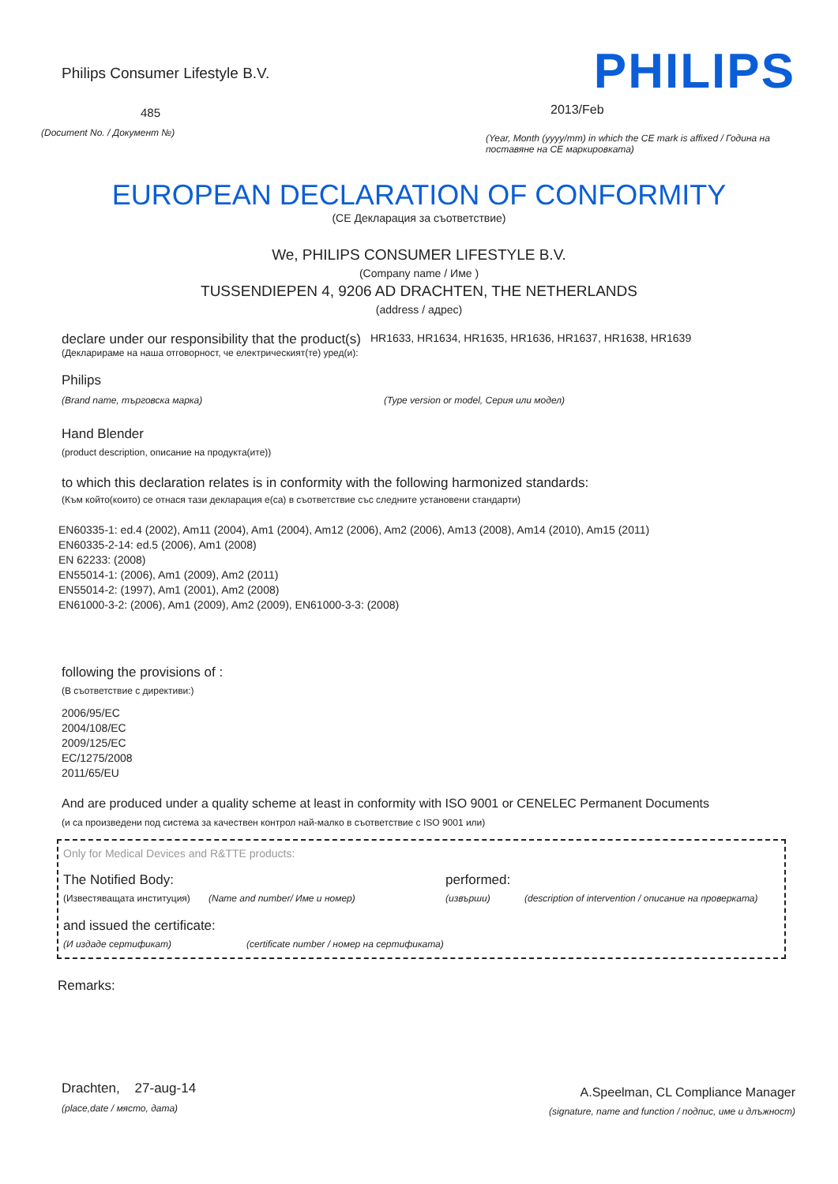Philips Consumer Lifestyle B.V.
485
(Document No. / Документ №)
PHILIPS
2013/Feb
(Year, Month (yyyy/mm) in which the CE mark is affixed / Година на поставяне на CE маркировката)
EUROPEAN DECLARATION OF CONFORMITY
(CE Декларация за съответствие)
We, PHILIPS CONSUMER LIFESTYLE B.V.
(Company name / Име )
TUSSENDIEPEN 4, 9206 AD DRACHTEN, THE NETHERLANDS
(address / адрес)
declare under our responsibility that the product(s)
HR1633, HR1634, HR1635, HR1636, HR1637, HR1638, HR1639
(Декларираме на наша отговорност, че електрическият(те) уред(и):
Philips
(Brand name, търговска марка) (Type version or model, Серия или модел)
Hand Blender
(product description, описание на продукта(ите))
to which this declaration relates is in conformity with the following harmonized standards:
(Към който(които) се отнася тази декларация е(са) в съответствие със следните установени стандарти)
EN60335-1: ed.4 (2002), Am11 (2004), Am1 (2004), Am12 (2006), Am2 (2006), Am13 (2008), Am14 (2010), Am15 (2011)
EN60335-2-14: ed.5 (2006), Am1 (2008)
EN 62233: (2008)
EN55014-1: (2006), Am1 (2009), Am2 (2011)
EN55014-2: (1997), Am1 (2001), Am2 (2008)
EN61000-3-2: (2006), Am1 (2009), Am2 (2009), EN61000-3-3: (2008)
following the provisions of :
(В съответствие с директиви:)
2006/95/EC
2004/108/EC
2009/125/EC
EC/1275/2008
2011/65/EU
And are produced under a quality scheme at least in conformity with ISO 9001 or CENELEC Permanent Documents
(и са произведени под система за качествен контрол най-малко в съответствие с ISO 9001 или)
Only for Medical Devices and R&TTE products:
The Notified Body: performed:
(Известяващата институция)
(Name and number/ Име и номер) (извърши) (description of intervention / описание на проверката)
and issued the certificate:
(И издаде сертификат) (certificate number / номер на сертификата)
Remarks:
Drachten, 27-aug-14
(place,date / място, дата)
A.Speelman, CL Compliance Manager
(signature, name and function / подпис, име и длъжност)